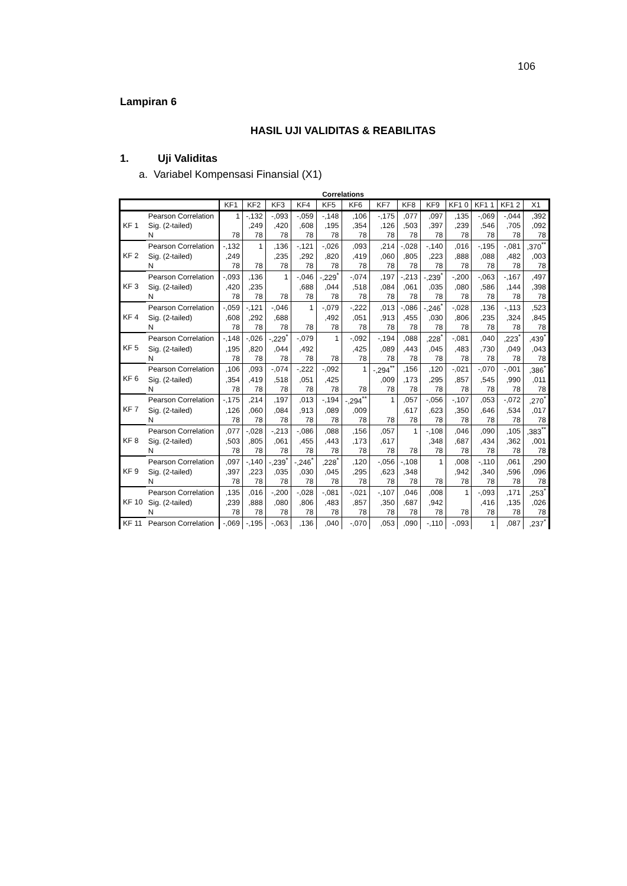106
Lampiran 6
HASIL UJI VALIDITAS & REABILITAS
1. Uji Validitas
a. Variabel Kompensasi Finansial (X1)
Correlations
| | | KF1 | KF2 | KF3 | KF4 | KF5 | KF6 | KF7 | KF8 | KF9 | KF1 0 | KF1 1 | KF1 2 | X1 |
| --- | --- | --- | --- | --- | --- | --- | --- | --- | --- | --- | --- | --- | --- | --- |
| KF 1 | Pearson Correlation | 1 | -,132 | -,093 | -,059 | -,148 | ,106 | -,175 | ,077 | ,097 | ,135 | -,069 | -,044 | ,392 |
| | Sig. (2-tailed) | | ,249 | ,420 | ,608 | ,195 | ,354 | ,126 | ,503 | ,397 | ,239 | ,546 | ,705 | ,092 |
| | N | 78 | 78 | 78 | 78 | 78 | 78 | 78 | 78 | 78 | 78 | 78 | 78 | 78 |
| KF 2 | Pearson Correlation | -,132 | 1 | ,136 | -,121 | -,026 | ,093 | ,214 | -,028 | -,140 | ,016 | -,195 | -,081 | ,370<sup>**</sup> |
| | Sig. (2-tailed) | ,249 | | ,235 | ,292 | ,820 | ,419 | ,060 | ,805 | ,223 | ,888 | ,088 | ,482 | ,003 |
| | N | 78 | 78 | 78 | 78 | 78 | 78 | 78 | 78 | 78 | 78 | 78 | 78 | 78 |
| KF 3 | Pearson Correlation | -,093 | ,136 | 1 | -,046 | -,229<sup>*</sup> | -,074 | ,197 | -,213 | -,239<sup>*</sup> | -,200 | -,063 | -,167 | ,497 |
| | Sig. (2-tailed) | ,420 | ,235 | | ,688 | ,044 | ,518 | ,084 | ,061 | ,035 | ,080 | ,586 | ,144 | ,398 |
| | N | 78 | 78 | 78 | 78 | 78 | 78 | 78 | 78 | 78 | 78 | 78 | 78 | 78 |
| KF 4 | Pearson Correlation | -,059 | -,121 | -,046 | 1 | -,079 | -,222 | ,013 | -,086 | -,246<sup>*</sup> | -,028 | ,136 | -,113 | ,523 |
| | Sig. (2-tailed) | ,608 | ,292 | ,688 | | ,492 | ,051 | ,913 | ,455 | ,030 | ,806 | ,235 | ,324 | ,845 |
| | N | 78 | 78 | 78 | 78 | 78 | 78 | 78 | 78 | 78 | 78 | 78 | 78 | 78 |
| KF 5 | Pearson Correlation | -,148 | -,026 | -,229<sup>*</sup> | -,079 | 1 | -,092 | -,194 | ,088 | ,228<sup>*</sup> | -,081 | ,040 | ,223<sup>*</sup> | ,439<sup>*</sup> |
| | Sig. (2-tailed) | ,195 | ,820 | ,044 | ,492 | | ,425 | ,089 | ,443 | ,045 | ,483 | ,730 | ,049 | ,043 |
| | N | 78 | 78 | 78 | 78 | 78 | 78 | 78 | 78 | 78 | 78 | 78 | 78 | 78 |
| KF 6 | Pearson Correlation | ,106 | ,093 | -,074 | -,222 | -,092 | 1 | -,294<sup>**</sup> | ,156 | ,120 | -,021 | -,070 | -,001 | ,386<sup>*</sup> |
| | Sig. (2-tailed) | ,354 | ,419 | ,518 | ,051 | ,425 | | ,009 | ,173 | ,295 | ,857 | ,545 | ,990 | ,011 |
| | N | 78 | 78 | 78 | 78 | 78 | 78 | 78 | 78 | 78 | 78 | 78 | 78 | 78 |
| KF 7 | Pearson Correlation | -,175 | ,214 | ,197 | ,013 | -,194 | -,294<sup>**</sup> | 1 | ,057 | -,056 | -,107 | ,053 | -,072 | ,270<sup>*</sup> |
| | Sig. (2-tailed) | ,126 | ,060 | ,084 | ,913 | ,089 | ,009 | | ,617 | ,623 | ,350 | ,646 | ,534 | ,017 |
| | N | 78 | 78 | 78 | 78 | 78 | 78 | 78 | 78 | 78 | 78 | 78 | 78 | 78 |
| KF 8 | Pearson Correlation | ,077 | -,028 | -,213 | -,086 | ,088 | ,156 | ,057 | 1 | -,108 | ,046 | ,090 | ,105 | ,383<sup>**</sup> |
| | Sig. (2-tailed) | ,503 | ,805 | ,061 | ,455 | ,443 | ,173 | ,617 | | ,348 | ,687 | ,434 | ,362 | ,001 |
| | N | 78 | 78 | 78 | 78 | 78 | 78 | 78 | 78 | 78 | 78 | 78 | 78 | 78 |
| KF 9 | Pearson Correlation | ,097 | -,140 | -,239<sup>*</sup> | -,246<sup>*</sup> | ,228<sup>*</sup> | ,120 | -,056 | -,108 | 1 | ,008 | -,110 | ,061 | ,290 |
| | Sig. (2-tailed) | ,397 | ,223 | ,035 | ,030 | ,045 | ,295 | ,623 | ,348 | | ,942 | ,340 | ,596 | ,096 |
| | N | 78 | 78 | 78 | 78 | 78 | 78 | 78 | 78 | 78 | 78 | 78 | 78 | 78 |
| KF 10 | Pearson Correlation | ,135 | ,016 | -,200 | -,028 | -,081 | -,021 | -,107 | ,046 | ,008 | 1 | -,093 | ,171 | ,253<sup>*</sup> |
| | Sig. (2-tailed) | ,239 | ,888 | ,080 | ,806 | ,483 | ,857 | ,350 | ,687 | ,942 | | ,416 | ,135 | ,026 |
| | N | 78 | 78 | 78 | 78 | 78 | 78 | 78 | 78 | 78 | 78 | 78 | 78 | 78 |
| KF 11 | Pearson Correlation | -,069 | -,195 | -,063 | ,136 | ,040 | -,070 | ,053 | ,090 | -,110 | -,093 | 1 | ,087 | ,237<sup>*</sup> |